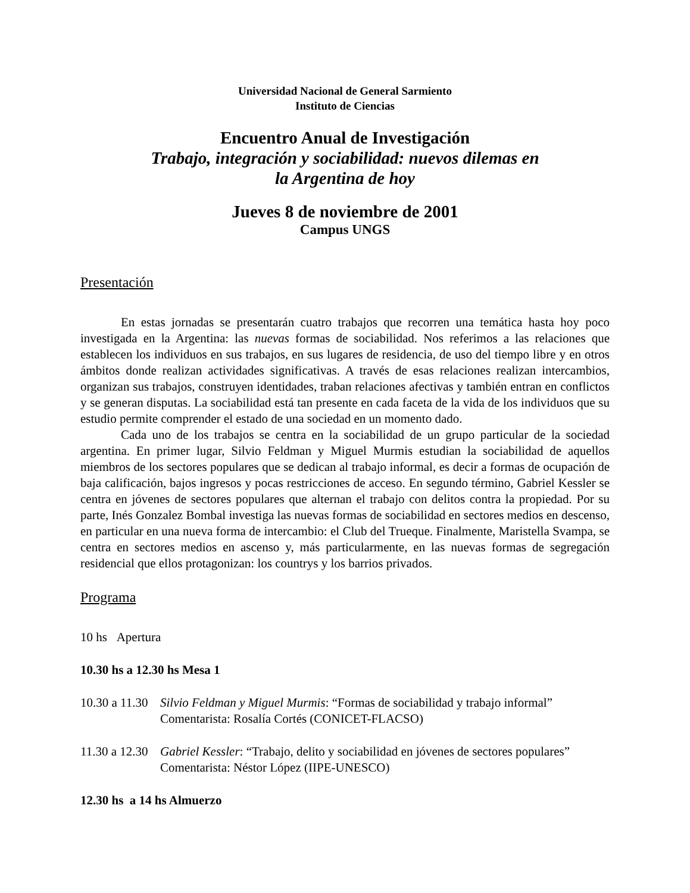Universidad Nacional de General Sarmiento
Instituto de Ciencias
Encuentro Anual de Investigación
Trabajo, integración y sociabilidad: nuevos dilemas en
la Argentina de hoy
Jueves 8 de noviembre de 2001
Campus UNGS
Presentación
En estas jornadas se presentarán cuatro trabajos que recorren una temática hasta hoy poco investigada en la Argentina: las nuevas formas de sociabilidad. Nos referimos a las relaciones que establecen los individuos en sus trabajos, en sus lugares de residencia, de uso del tiempo libre y en otros ámbitos donde realizan actividades significativas. A través de esas relaciones realizan intercambios, organizan sus trabajos, construyen identidades, traban relaciones afectivas y también entran en conflictos y se generan disputas. La sociabilidad está tan presente en cada faceta de la vida de los individuos que su estudio permite comprender el estado de una sociedad en un momento dado.
Cada uno de los trabajos se centra en la sociabilidad de un grupo particular de la sociedad argentina. En primer lugar, Silvio Feldman y Miguel Murmis estudian la sociabilidad de aquellos miembros de los sectores populares que se dedican al trabajo informal, es decir a formas de ocupación de baja calificación, bajos ingresos y pocas restricciones de acceso. En segundo término, Gabriel Kessler se centra en jóvenes de sectores populares que alternan el trabajo con delitos contra la propiedad. Por su parte, Inés Gonzalez Bombal investiga las nuevas formas de sociabilidad en sectores medios en descenso, en particular en una nueva forma de intercambio: el Club del Trueque. Finalmente, Maristella Svampa, se centra en sectores medios en ascenso y, más particularmente, en las nuevas formas de segregación residencial que ellos protagonizan: los countrys y los barrios privados.
Programa
10 hs Apertura
10.30 hs a 12.30 hs Mesa 1
10.30 a 11.30
Silvio Feldman y Miguel Murmis: “Formas de sociabilidad y trabajo informal”
Comentarista: Rosalía Cortés (CONICET-FLACSO)
11.30 a 12.30
Gabriel Kessler: “Trabajo, delito y sociabilidad en jóvenes de sectores populares”
Comentarista: Néstor López (IIPE-UNESCO)
12.30 hs a 14 hs Almuerzo